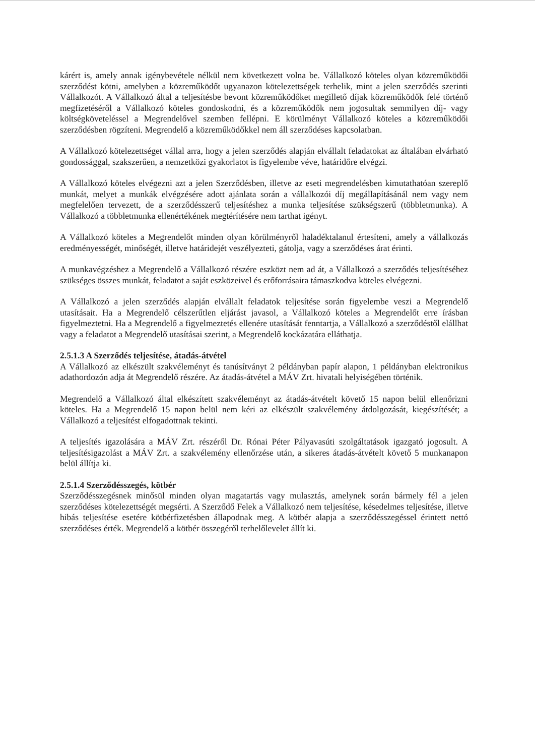kárért is, amely annak igénybevétele nélkül nem következett volna be. Vállalkozó köteles olyan közreműködői szerződést kötni, amelyben a közreműködőt ugyanazon kötelezettségek terhelik, mint a jelen szerződés szerinti Vállalkozót. A Vállalkozó által a teljesítésbe bevont közreműködőket megillető díjak közreműködők felé történő megfizetéséről a Vállalkozó köteles gondoskodni, és a közreműködők nem jogosultak semmilyen díj- vagy költségköveteléssel a Megrendelővel szemben fellépni. E körülményt Vállalkozó köteles a közreműködői szerződésben rögzíteni. Megrendelő a közreműködőkkel nem áll szerződéses kapcsolatban.
A Vállalkozó kötelezettséget vállal arra, hogy a jelen szerződés alapján elvállalt feladatokat az általában elvárható gondossággal, szakszerűen, a nemzetközi gyakorlatot is figyelembe véve, határidőre elvégzi.
A Vállalkozó köteles elvégezni azt a jelen Szerződésben, illetve az eseti megrendelésben kimutathatóan szereplő munkát, melyet a munkák elvégzésére adott ajánlata során a vállalkozói díj megállapításánál nem vagy nem megfelelően tervezett, de a szerződésszerű teljesítéshez a munka teljesítése szükségszerű (többletmunka). A Vállalkozó a többletmunka ellenértékének megtérítésére nem tarthat igényt.
A Vállalkozó köteles a Megrendelőt minden olyan körülményről haladéktalanul értesíteni, amely a vállalkozás eredményességét, minőségét, illetve határidejét veszélyezteti, gátolja, vagy a szerződéses árat érinti.
A munkavégzéshez a Megrendelő a Vállalkozó részére eszközt nem ad át, a Vállalkozó a szerződés teljesítéséhez szükséges összes munkát, feladatot a saját eszközeivel és erőforrásaira támaszkodva köteles elvégezni.
A Vállalkozó a jelen szerződés alapján elvállalt feladatok teljesítése során figyelembe veszi a Megrendelő utasításait. Ha a Megrendelő célszerűtlen eljárást javasol, a Vállalkozó köteles a Megrendelőt erre írásban figyelmeztetni. Ha a Megrendelő a figyelmeztetés ellenére utasítását fenntartja, a Vállalkozó a szerződéstől elállhat vagy a feladatot a Megrendelő utasításai szerint, a Megrendelő kockázatára elláthatja.
2.5.1.3 A Szerződés teljesítése, átadás-átvétel
A Vállalkozó az elkészült szakvéleményt és tanúsítványt 2 példányban papír alapon, 1 példányban elektronikus adathordozón adja át Megrendelő részére. Az átadás-átvétel a MÁV Zrt. hivatali helyiségében történik.
Megrendelő a Vállalkozó által elkészített szakvéleményt az átadás-átvételt követő 15 napon belül ellenőrizni köteles. Ha a Megrendelő 15 napon belül nem kéri az elkészült szakvélemény átdolgozását, kiegészítését; a Vállalkozó a teljesítést elfogadottnak tekinti.
A teljesítés igazolására a MÁV Zrt. részéről Dr. Rónai Péter Pályavasúti szolgáltatások igazgató jogosult. A teljesítésigazolást a MÁV Zrt. a szakvélemény ellenőrzése után, a sikeres átadás-átvételt követő 5 munkanapon belül állítja ki.
2.5.1.4 Szerződésszegés, kötbér
Szerződésszegésnek minősül minden olyan magatartás vagy mulasztás, amelynek során bármely fél a jelen szerződéses kötelezettségét megsérti. A Szerződő Felek a Vállalkozó nem teljesítése, késedelmes teljesítése, illetve hibás teljesítése esetére kötbérfizetésben állapodnak meg. A kötbér alapja a szerződésszegéssel érintett nettó szerződéses érték. Megrendelő a kötbér összegéről terhelőlevelet állít ki.